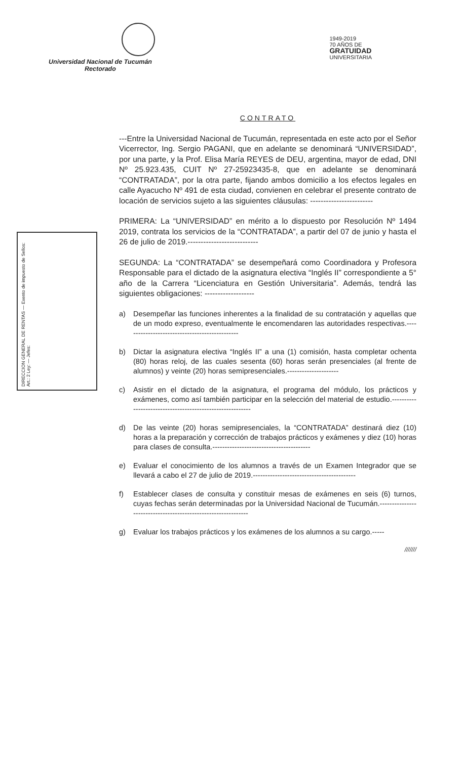Universidad Nacional de Tucumán
Rectorado
1949-2019
70 AÑOS DE
GRATUIDAD
UNIVERSITARIA
DIRECCION GENERAL DE RENTAS — Exento de impuesto de Sellos: Art.: 2 Ley: — Jefes:
CONTRATO
---Entre la Universidad Nacional de Tucumán, representada en este acto por el Señor Vicerrector, Ing. Sergio PAGANI, que en adelante se denominará “UNIVERSIDAD”, por una parte, y la Prof. Elisa María REYES de DEU, argentina, mayor de edad, DNI Nº 25.923.435, CUIT Nº 27-25923435-8, que en adelante se denominará “CONTRATADA”, por la otra parte, fijando ambos domicilio a los efectos legales en calle Ayacucho Nº 491 de esta ciudad, convienen en celebrar el presente contrato de locación de servicios sujeto a las siguientes cláusulas: ------------------------
PRIMERA: La “UNIVERSIDAD” en mérito a lo dispuesto por Resolución Nº 1494 2019, contrata los servicios de la “CONTRATADA”, a partir del 07 de junio y hasta el 26 de julio de 2019.---------------------------
SEGUNDA: La “CONTRATADA” se desempeñará como Coordinadora y Profesora Responsable para el dictado de la asignatura electiva “Inglés II” correspondiente a 5° año de la Carrera “Licenciatura en Gestión Universitaria”. Además, tendrá las siguientes obligaciones: -------------------
a) Desempeñar las funciones inherentes a la finalidad de su contratación y aquellas que de un modo expreso, eventualmente le encomendaren las autoridades respectivas.-----------------------------------------------
b) Dictar la asignatura electiva “Inglés II” a una (1) comisión, hasta completar ochenta (80) horas reloj, de las cuales sesenta (60) horas serán presenciales (al frente de alumnos) y veinte (20) horas semipresenciales.---------------------
c) Asistir en el dictado de la asignatura, el programa del módulo, los prácticos y exámenes, como así también participar en la selección del material de estudio.----------------------------------------------------------
d) De las veinte (20) horas semipresenciales, la “CONTRATADA” destinará diez (10) horas a la preparación y corrección de trabajos prácticos y exámenes y diez (10) horas para clases de consulta.----------------------------------------
e) Evaluar el conocimiento de los alumnos a través de un Examen Integrador que se llevará a cabo el 27 de julio de 2019.------------------------------------------
f) Establecer clases de consulta y constituir mesas de exámenes en seis (6) turnos, cuyas fechas serán determinadas por la Universidad Nacional de Tucumán.--------------------------------------------------------------
g) Evaluar los trabajos prácticos y los exámenes de los alumnos a su cargo.-----
///////